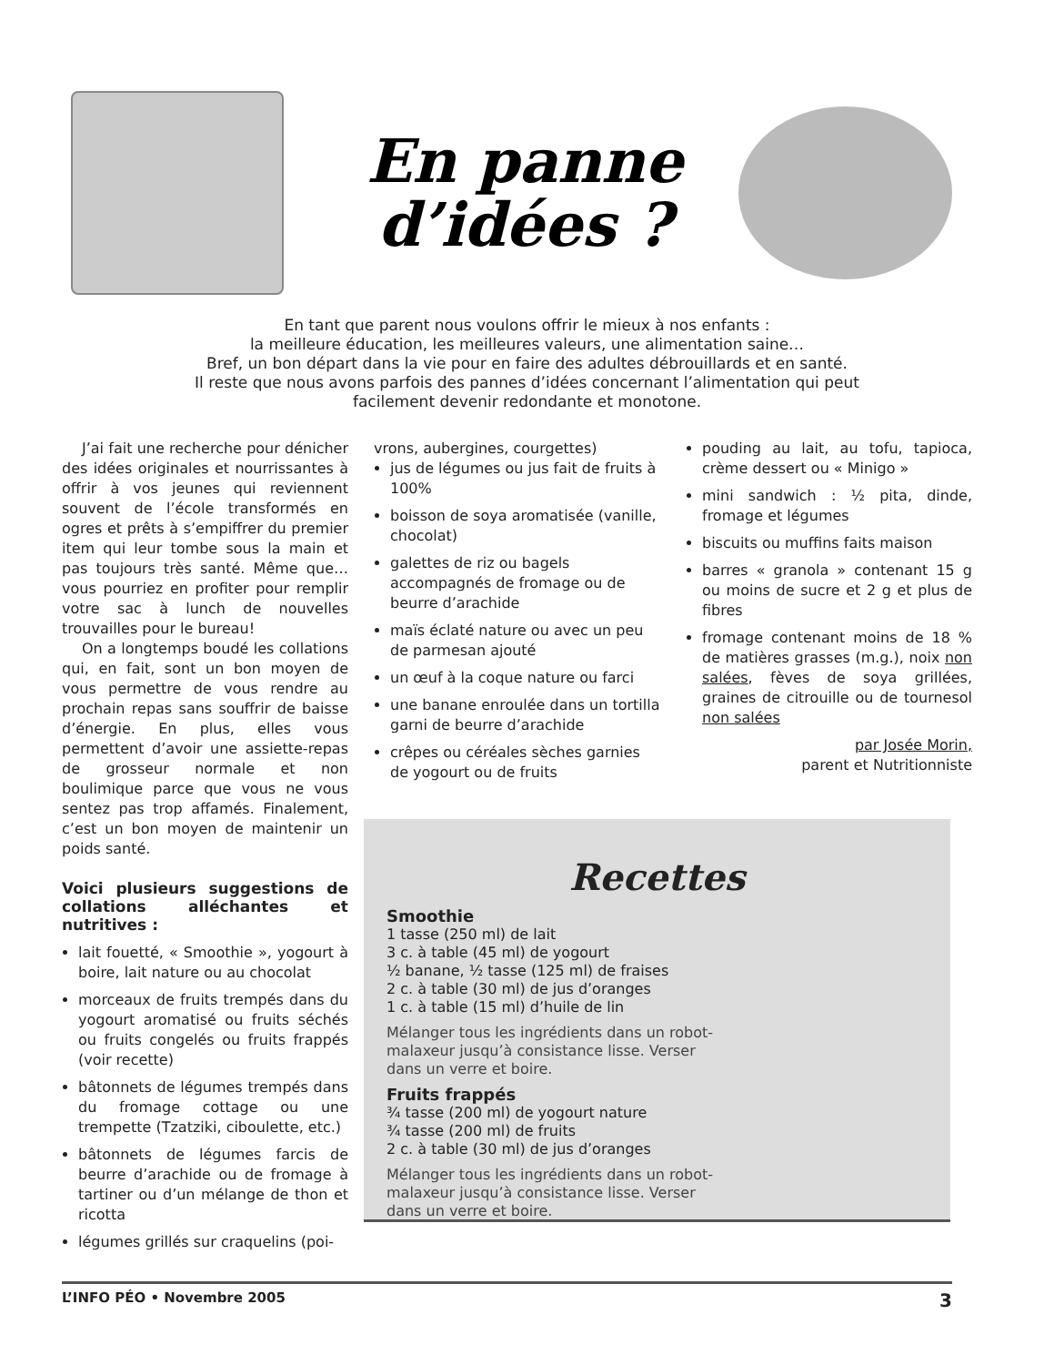En panne d’idées ?
En tant que parent nous voulons offrir le mieux à nos enfants :
la meilleure éducation, les meilleures valeurs, une alimentation saine…
Bref, un bon départ dans la vie pour en faire des adultes débrouillards et en santé.
Il reste que nous avons parfois des pannes d’idées concernant l’alimentation qui peut
facilement devenir redondante et monotone.
J’ai fait une recherche pour dénicher des idées originales et nourrissantes à offrir à vos jeunes qui reviennent souvent de l’école transformés en ogres et prêts à s’empiffrer du premier item qui leur tombe sous la main et pas toujours très santé. Même que…vous pourriez en profiter pour remplir votre sac à lunch de nouvelles trouvailles pour le bureau!
On a longtemps boudé les collations qui, en fait, sont un bon moyen de vous permettre de vous rendre au prochain repas sans souffrir de baisse d’énergie. En plus, elles vous permettent d’avoir une assiette-repas de grosseur normale et non boulimique parce que vous ne vous sentez pas trop affamés. Finalement, c’est un bon moyen de maintenir un poids santé.
Voici plusieurs suggestions de collations alléchantes et nutritives :
lait fouetté, « Smoothie », yogourt à boire, lait nature ou au chocolat
morceaux de fruits trempés dans du yogourt aromatisé ou fruits séchés ou fruits congelés ou fruits frappés (voir recette)
bâtonnets de légumes trempés dans du fromage cottage ou une trempette (Tzatziki, ciboulette, etc.)
bâtonnets de légumes farcis de beurre d’arachide ou de fromage à tartiner ou d’un mélange de thon et ricotta
légumes grillés sur craquelins (poi-
vrons, aubergines, courgettes)
jus de légumes ou jus fait de fruits à 100%
boisson de soya aromatisée (vanille, chocolat)
galettes de riz ou bagels accompagnés de fromage ou de beurre d’arachide
maïs éclaté nature ou avec un peu de parmesan ajouté
un œuf à la coque nature ou farci
une banane enroulée dans un tortilla garni de beurre d’arachide
crêpes ou céréales sèches garnies de yogourt ou de fruits
pouding au lait, au tofu, tapioca, crème dessert ou « Minigo »
mini sandwich : ½ pita, dinde, fromage et légumes
biscuits ou muffins faits maison
barres « granola » contenant 15 g ou moins de sucre et 2 g et plus de fibres
fromage contenant moins de 18 % de matières grasses (m.g.), noix non salées, fèves de soya grillées, graines de citrouille ou de tournesol non salées
par Josée Morin,
parent et Nutritionniste
Recettes
Smoothie
1 tasse (250 ml) de lait
3 c. à table (45 ml) de yogourt
½ banane, ½ tasse (125 ml) de fraises
2 c. à table (30 ml) de jus d’oranges
1 c. à table (15 ml) d’huile de lin
Mélanger tous les ingrédients dans un robot-malaxeur jusqu’à consistance lisse. Verser dans un verre et boire.
Fruits frappés
¾ tasse (200 ml) de yogourt nature
¾ tasse (200 ml) de fruits
2 c. à table (30 ml) de jus d’oranges
Mélanger tous les ingrédients dans un robot-malaxeur jusqu’à consistance lisse. Verser dans un verre et boire.
L’INFO PÉO • Novembre 2005 3